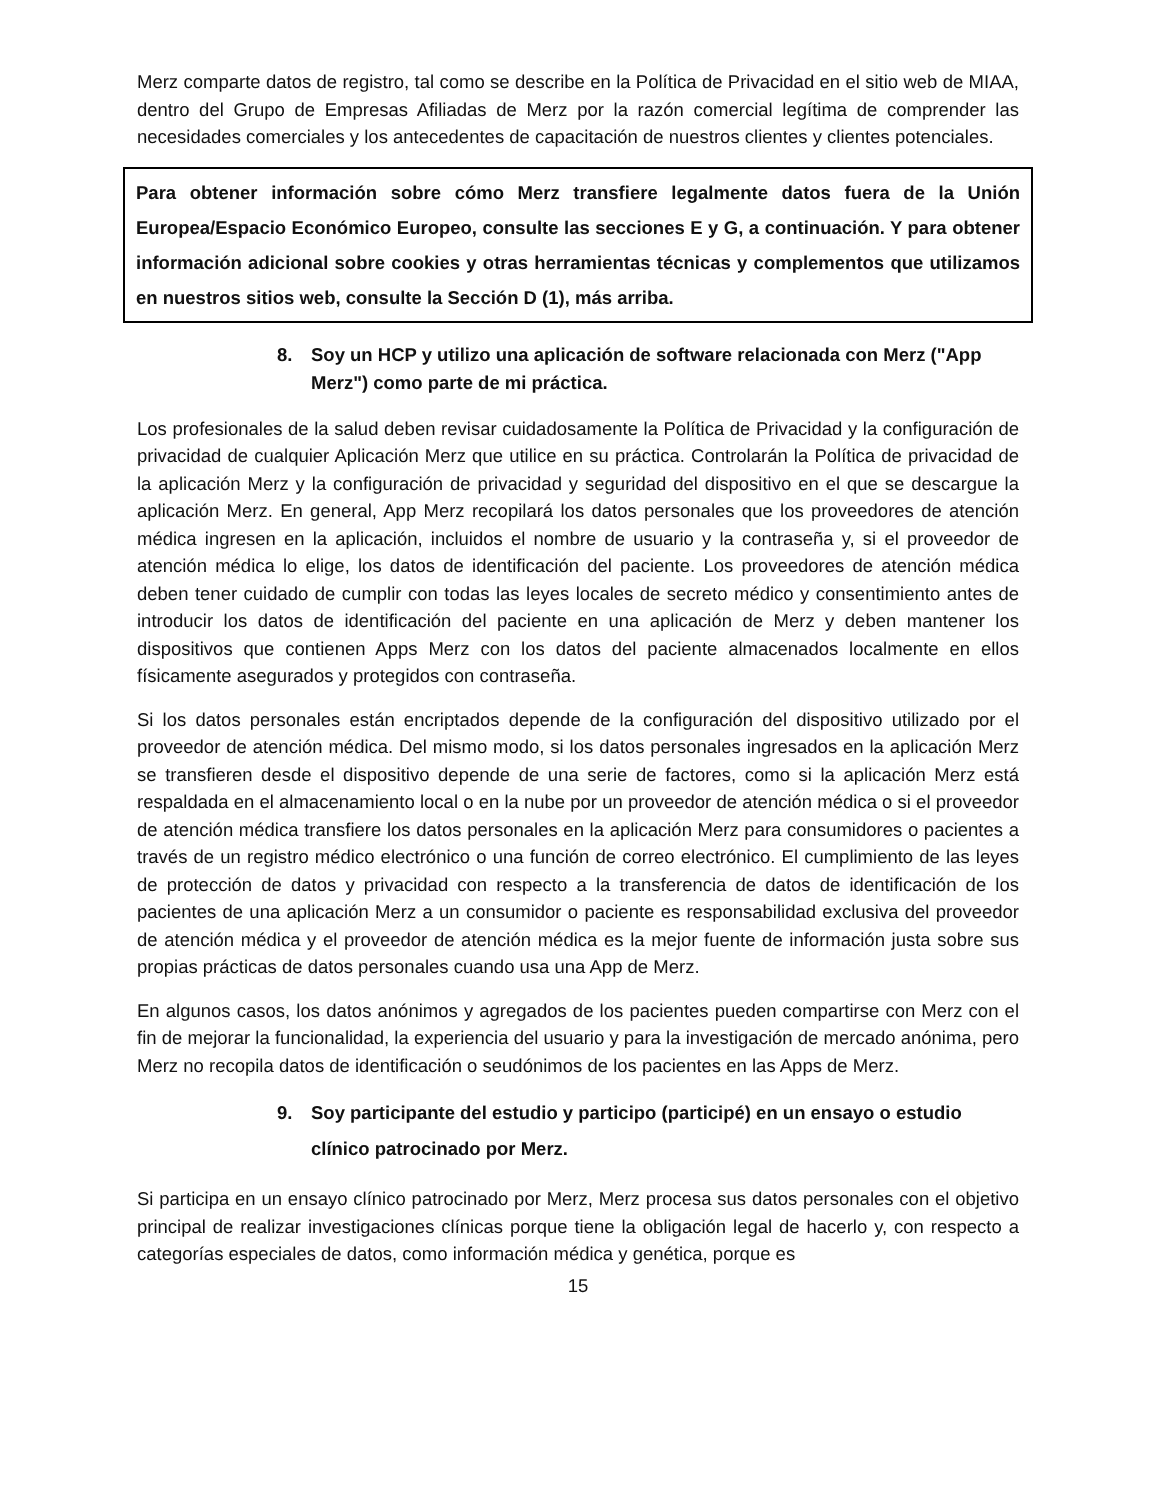Merz comparte datos de registro, tal como se describe en la Política de Privacidad en el sitio web de MIAA, dentro del Grupo de Empresas Afiliadas de Merz por la razón comercial legítima de comprender las necesidades comerciales y los antecedentes de capacitación de nuestros clientes y clientes potenciales.
Para obtener información sobre cómo Merz transfiere legalmente datos fuera de la Unión Europea/Espacio Económico Europeo, consulte las secciones E y G, a continuación. Y para obtener información adicional sobre cookies y otras herramientas técnicas y complementos que utilizamos en nuestros sitios web, consulte la Sección D (1), más arriba.
8. Soy un HCP y utilizo una aplicación de software relacionada con Merz ("App Merz") como parte de mi práctica.
Los profesionales de la salud deben revisar cuidadosamente la Política de Privacidad y la configuración de privacidad de cualquier Aplicación Merz que utilice en su práctica. Controlarán la Política de privacidad de la aplicación Merz y la configuración de privacidad y seguridad del dispositivo en el que se descargue la aplicación Merz. En general, App Merz recopilará los datos personales que los proveedores de atención médica ingresen en la aplicación, incluidos el nombre de usuario y la contraseña y, si el proveedor de atención médica lo elige, los datos de identificación del paciente. Los proveedores de atención médica deben tener cuidado de cumplir con todas las leyes locales de secreto médico y consentimiento antes de introducir los datos de identificación del paciente en una aplicación de Merz y deben mantener los dispositivos que contienen Apps Merz con los datos del paciente almacenados localmente en ellos físicamente asegurados y protegidos con contraseña.
Si los datos personales están encriptados depende de la configuración del dispositivo utilizado por el proveedor de atención médica. Del mismo modo, si los datos personales ingresados en la aplicación Merz se transfieren desde el dispositivo depende de una serie de factores, como si la aplicación Merz está respaldada en el almacenamiento local o en la nube por un proveedor de atención médica o si el proveedor de atención médica transfiere los datos personales en la aplicación Merz para consumidores o pacientes a través de un registro médico electrónico o una función de correo electrónico. El cumplimiento de las leyes de protección de datos y privacidad con respecto a la transferencia de datos de identificación de los pacientes de una aplicación Merz a un consumidor o paciente es responsabilidad exclusiva del proveedor de atención médica y el proveedor de atención médica es la mejor fuente de información justa sobre sus propias prácticas de datos personales cuando usa una App de Merz.
En algunos casos, los datos anónimos y agregados de los pacientes pueden compartirse con Merz con el fin de mejorar la funcionalidad, la experiencia del usuario y para la investigación de mercado anónima, pero Merz no recopila datos de identificación o seudónimos de los pacientes en las Apps de Merz.
9. Soy participante del estudio y participo (participé) en un ensayo o estudio clínico patrocinado por Merz.
Si participa en un ensayo clínico patrocinado por Merz, Merz procesa sus datos personales con el objetivo principal de realizar investigaciones clínicas porque tiene la obligación legal de hacerlo y, con respecto a categorías especiales de datos, como información médica y genética, porque es
15